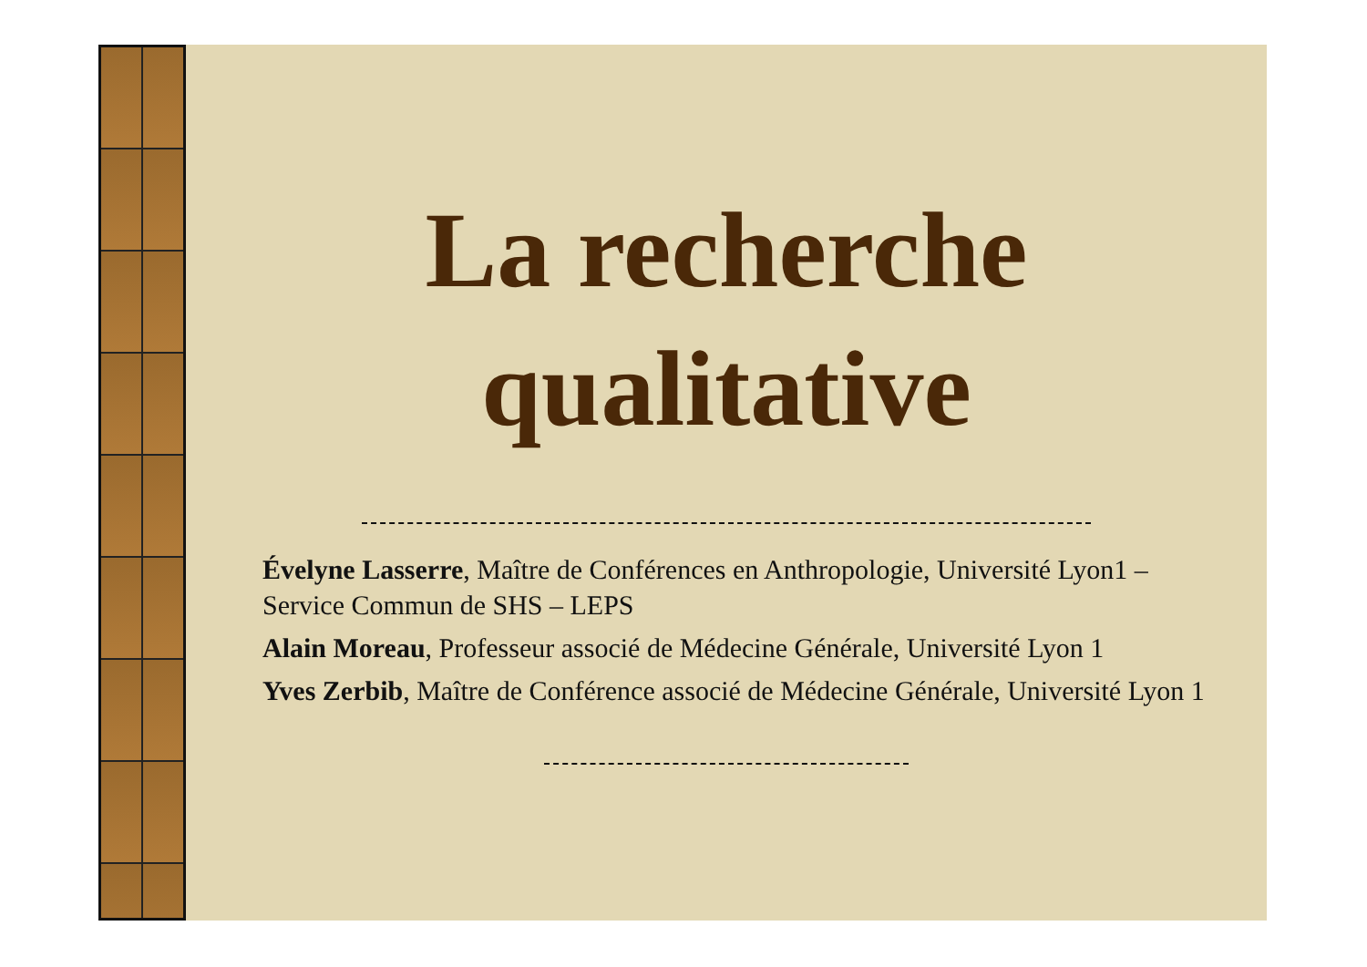La recherche
qualitative
Évelyne Lasserre, Maître de Conférences en Anthropologie, Université Lyon1 – Service Commun de SHS – LEPS
Alain Moreau, Professeur associé de Médecine Générale, Université Lyon 1
Yves Zerbib, Maître de Conférence associé de Médecine Générale, Université Lyon 1